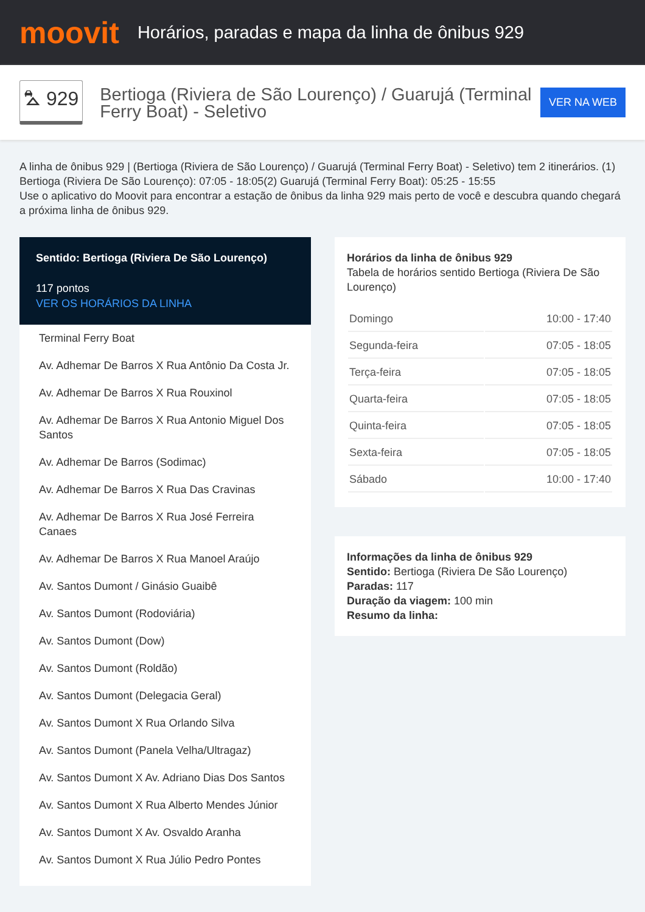moovit
Horários, paradas e mapa da linha de ônibus 929
⛍ 929
Bertioga (Riviera de São Lourenço) / Guarujá (Terminal Ferry Boat) - Seletivo
VER NA WEB
A linha de ônibus 929 | (Bertioga (Riviera de São Lourenço) / Guarujá (Terminal Ferry Boat) - Seletivo) tem 2 itinerários. (1) Bertioga (Riviera De São Lourenço): 07:05 - 18:05(2) Guarujá (Terminal Ferry Boat): 05:25 - 15:55
Use o aplicativo do Moovit para encontrar a estação de ônibus da linha 929 mais perto de você e descubra quando chegará a próxima linha de ônibus 929.
Sentido: Bertioga (Riviera De São Lourenço)
117 pontos
VER OS HORÁRIOS DA LINHA
Terminal Ferry Boat
Av. Adhemar De Barros X Rua Antônio Da Costa Jr.
Av. Adhemar De Barros X Rua Rouxinol
Av. Adhemar De Barros X Rua Antonio Miguel Dos Santos
Av. Adhemar De Barros (Sodimac)
Av. Adhemar De Barros X Rua Das Cravinas
Av. Adhemar De Barros X Rua José Ferreira Canaes
Av. Adhemar De Barros X Rua Manoel Araújo
Av. Santos Dumont / Ginásio Guaibê
Av. Santos Dumont (Rodoviária)
Av. Santos Dumont (Dow)
Av. Santos Dumont (Roldão)
Av. Santos Dumont (Delegacia Geral)
Av. Santos Dumont X Rua Orlando Silva
Av. Santos Dumont (Panela Velha/Ultragaz)
Av. Santos Dumont X Av. Adriano Dias Dos Santos
Av. Santos Dumont X Rua Alberto Mendes Júnior
Av. Santos Dumont X Av. Osvaldo Aranha
Av. Santos Dumont X Rua Júlio Pedro Pontes
Horários da linha de ônibus 929
Tabela de horários sentido Bertioga (Riviera De São Lourenço)
| Domingo | 10:00 - 17:40 |
| Segunda-feira | 07:05 - 18:05 |
| Terça-feira | 07:05 - 18:05 |
| Quarta-feira | 07:05 - 18:05 |
| Quinta-feira | 07:05 - 18:05 |
| Sexta-feira | 07:05 - 18:05 |
| Sábado | 10:00 - 17:40 |
Informações da linha de ônibus 929
Sentido: Bertioga (Riviera De São Lourenço)
Paradas: 117
Duração da viagem: 100 min
Resumo da linha: